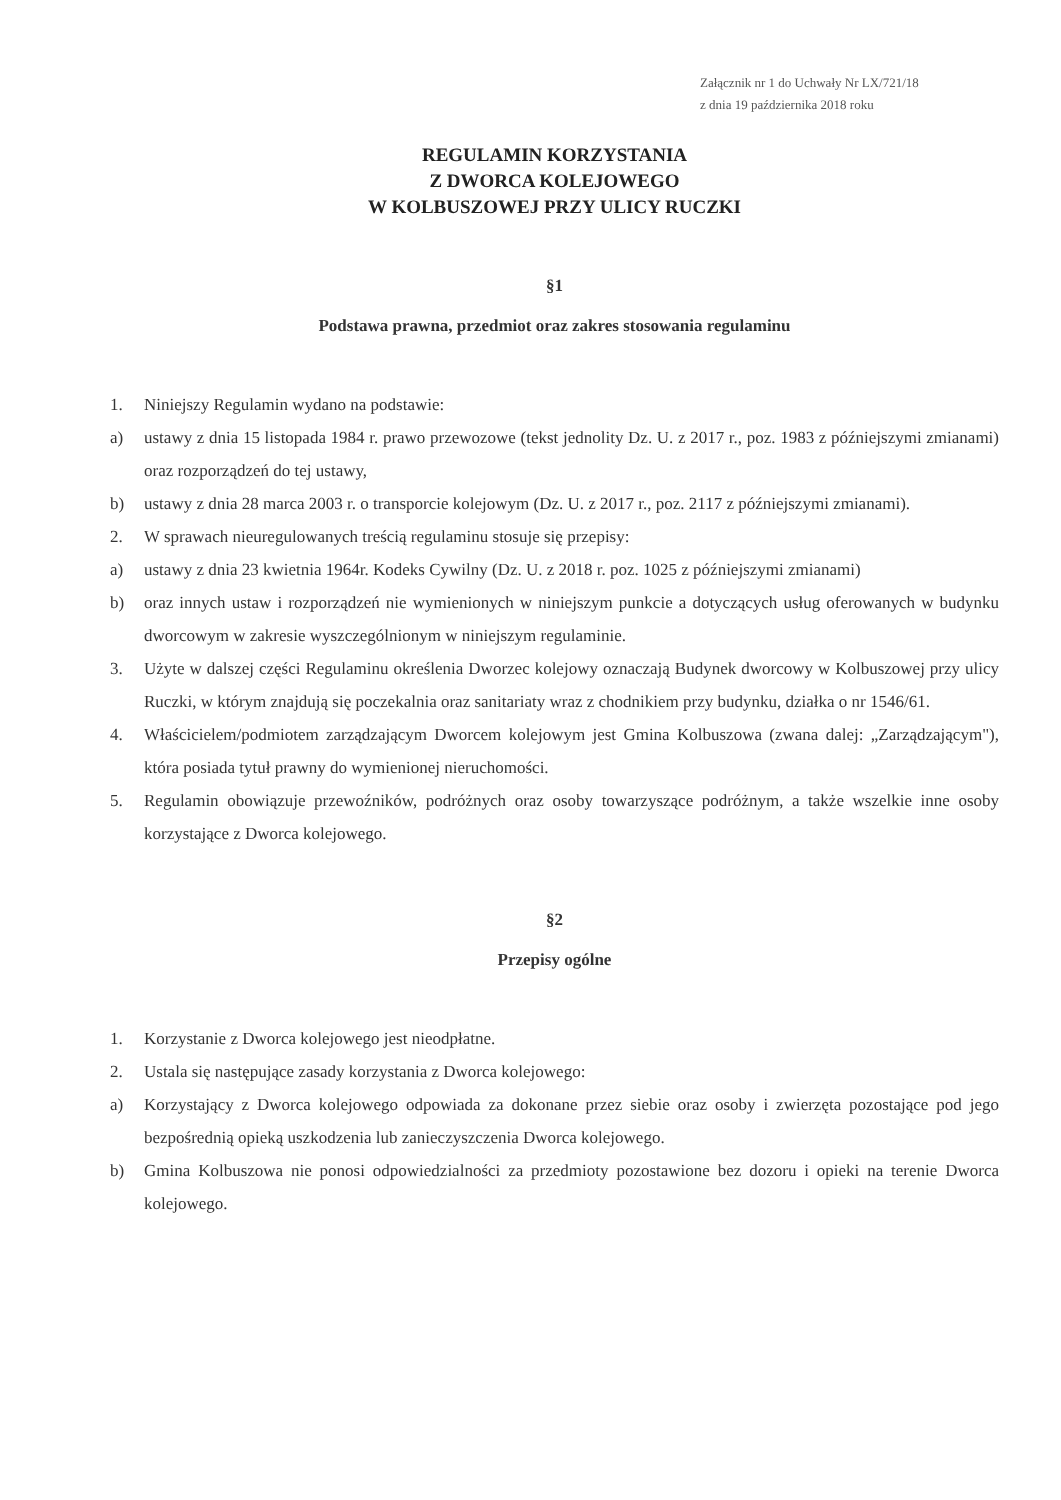Załącznik nr 1 do Uchwały Nr LX/721/18
z dnia 19 października 2018 roku
REGULAMIN KORZYSTANIA
Z DWORCA KOLEJOWEGO
W KOLBUSZOWEJ PRZY ULICY RUCZKI
§1
Podstawa prawna, przedmiot oraz zakres stosowania regulaminu
1. Niniejszy Regulamin wydano na podstawie:
a) ustawy z dnia 15 listopada 1984 r. prawo przewozowe (tekst jednolity Dz. U. z 2017 r., poz. 1983 z późniejszymi zmianami) oraz rozporządzeń do tej ustawy,
b) ustawy z dnia 28 marca 2003 r. o transporcie kolejowym (Dz. U. z 2017 r., poz. 2117 z późniejszymi zmianami).
2. W sprawach nieuregulowanych treścią regulaminu stosuje się przepisy:
a) ustawy z dnia 23 kwietnia 1964r. Kodeks Cywilny (Dz. U. z 2018 r. poz. 1025 z późniejszymi zmianami)
b) oraz innych ustaw i rozporządzeń nie wymienionych w niniejszym punkcie a dotyczących usług oferowanych w budynku dworcowym w zakresie wyszczególnionym w niniejszym regulaminie.
3. Użyte w dalszej części Regulaminu określenia Dworzec kolejowy oznaczają Budynek dworcowy w Kolbuszowej przy ulicy Ruczki, w którym znajdują się poczekalnia oraz sanitariaty wraz z chodnikiem przy budynku, działka o nr 1546/61.
4. Właścicielem/podmiotem zarządzającym Dworcem kolejowym jest Gmina Kolbuszowa (zwana dalej: „Zarządzającym"), która posiada tytuł prawny do wymienionej nieruchomości.
5. Regulamin obowiązuje przewoźników, podróżnych oraz osoby towarzyszące podróżnym, a także wszelkie inne osoby korzystające z Dworca kolejowego.
§2
Przepisy ogólne
1. Korzystanie z Dworca kolejowego jest nieodpłatne.
2. Ustala się następujące zasady korzystania z Dworca kolejowego:
a) Korzystający z Dworca kolejowego odpowiada za dokonane przez siebie oraz osoby i zwierzęta pozostające pod jego bezpośrednią opieką uszkodzenia lub zanieczyszczenia Dworca kolejowego.
b) Gmina Kolbuszowa nie ponosi odpowiedzialności za przedmioty pozostawione bez dozoru i opieki na terenie Dworca kolejowego.